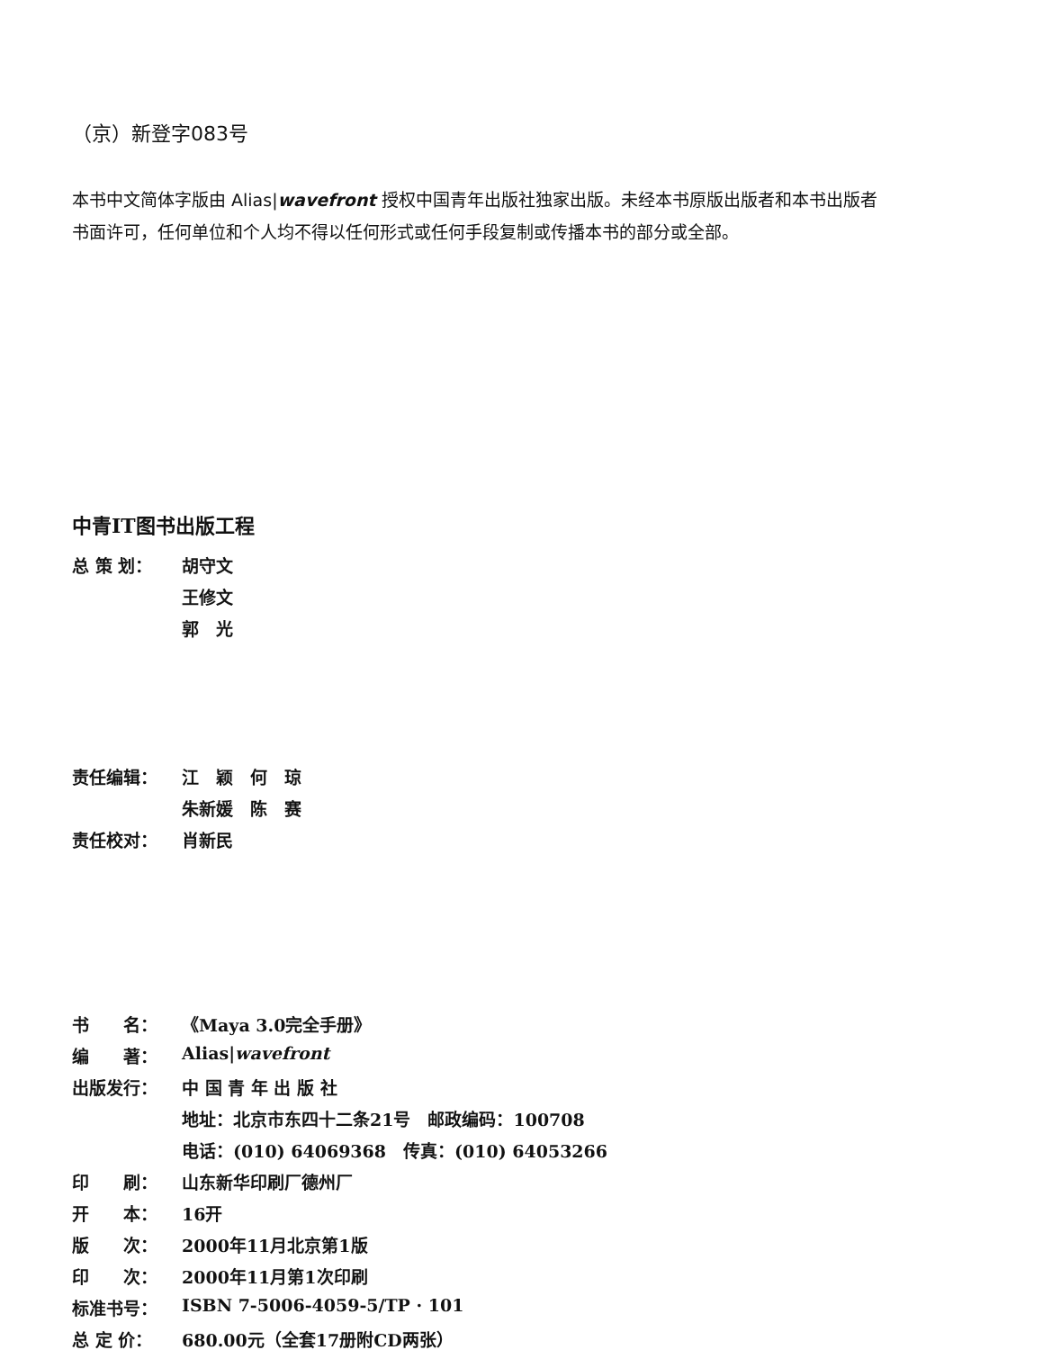（京）新登字083号
本书中文简体字版由 Alias|wavefront 授权中国青年出版社独家出版。未经本书原版出版者和本书出版者
书面许可，任何单位和个人均不得以任何形式或任何手段复制或传播本书的部分或全部。
中青IT图书出版工程
| 总 策 划： | 胡守文 |
| | 王修文 |
| | 郭 光 |
| 责任编辑： | 江 颖 何 琼 |
| | 朱新媛 陈 赛 |
| 责任校对： | 肖新民 |
| 书 名： | 《Maya 3.0完全手册》 |
| 编 著： | Alias/ wavefront |
| 出版发行： | 中 国 青 年 出 版 社 |
| | 地址：北京市东四十二条21号 邮政编码：100708 |
| | 电话：(010) 64069368 传真：(010) 64053266 |
| 印 刷： | 山东新华印刷厂德州厂 |
| 开 本： | 16开 |
| 版 次： | 2000年11月北京第1版 |
| 印 次： | 2000年11月第1次印刷 |
| 标准书号： | ISBN 7-5006-4059-5/TP · 101 |
| 总 定 价： | 680.00元（全套17册附CD两张） |